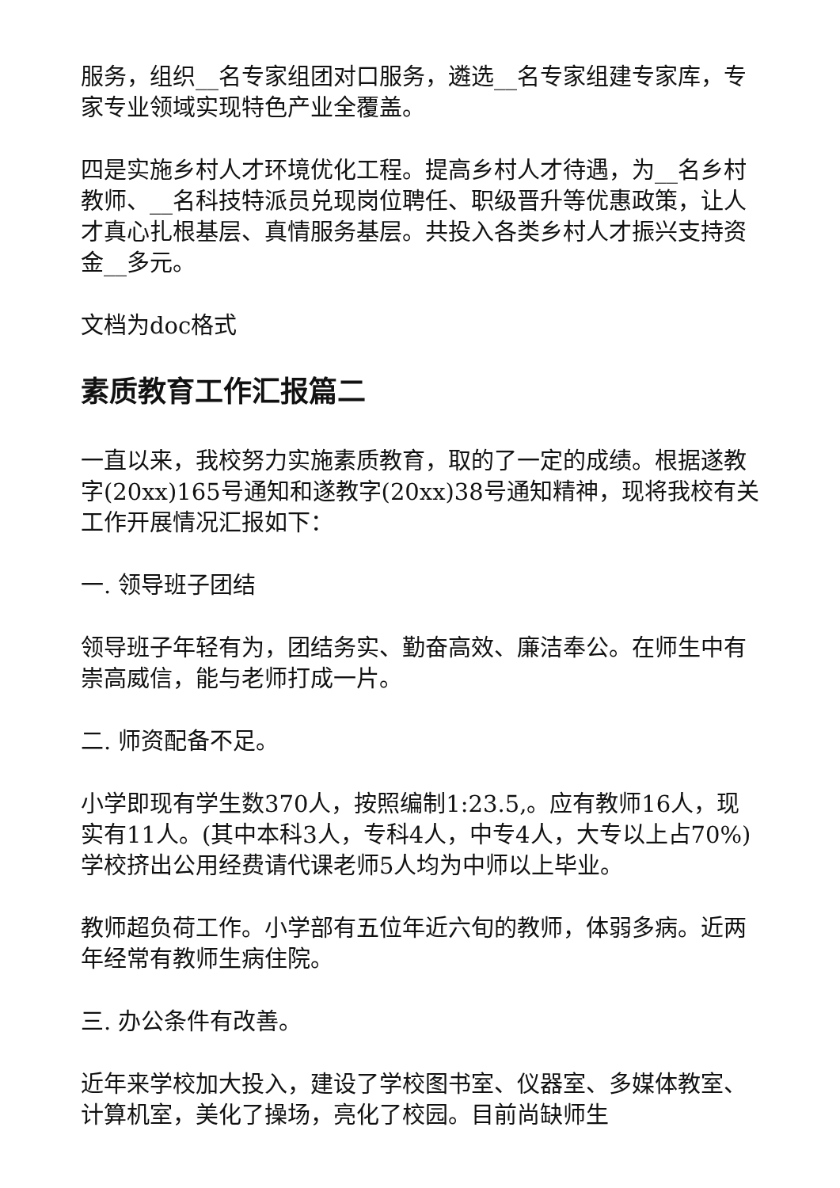服务，组织__名专家组团对口服务，遴选__名专家组建专家库，专家专业领域实现特色产业全覆盖。
四是实施乡村人才环境优化工程。提高乡村人才待遇，为__名乡村教师、__名科技特派员兑现岗位聘任、职级晋升等优惠政策，让人才真心扎根基层、真情服务基层。共投入各类乡村人才振兴支持资金__多元。
文档为doc格式
素质教育工作汇报篇二
一直以来，我校努力实施素质教育，取的了一定的成绩。根据遂教字(20xx)165号通知和遂教字(20xx)38号通知精神，现将我校有关工作开展情况汇报如下：
一. 领导班子团结
领导班子年轻有为，团结务实、勤奋高效、廉洁奉公。在师生中有崇高威信，能与老师打成一片。
二. 师资配备不足。
小学即现有学生数370人，按照编制1:23.5,。应有教师16人，现实有11人。(其中本科3人，专科4人，中专4人，大专以上占70%)学校挤出公用经费请代课老师5人均为中师以上毕业。
教师超负荷工作。小学部有五位年近六旬的教师，体弱多病。近两年经常有教师生病住院。
三. 办公条件有改善。
近年来学校加大投入，建设了学校图书室、仪器室、多媒体教室、计算机室，美化了操场，亮化了校园。目前尚缺师生